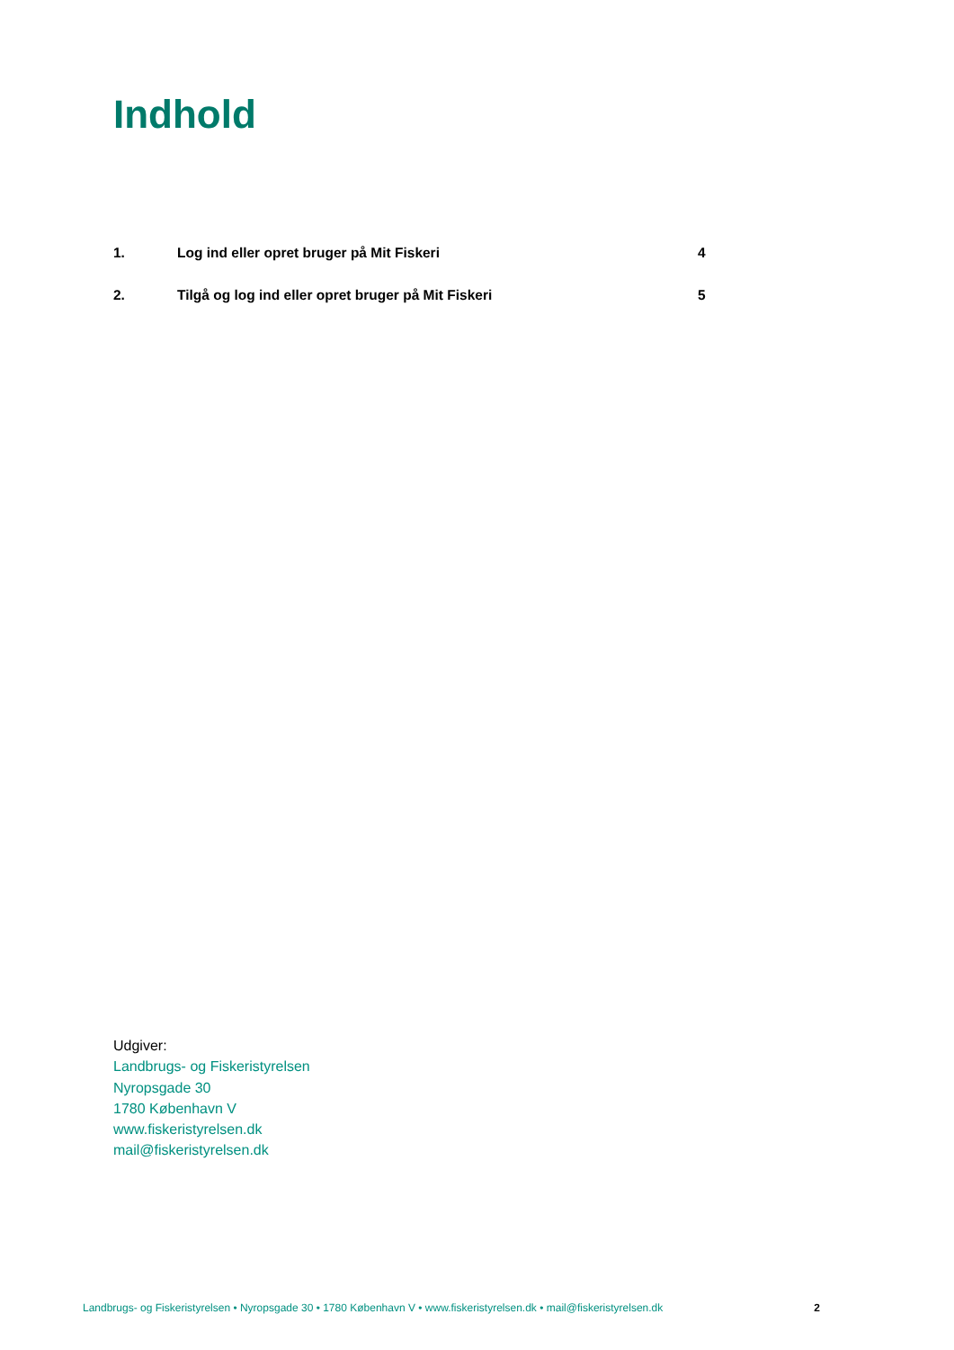Indhold
1. Log ind eller opret bruger på Mit Fiskeri 4
2. Tilgå og log ind eller opret bruger på Mit Fiskeri 5
Udgiver:
Landbrugs- og Fiskeristyrelsen
Nyropsgade 30
1780 København V
www.fiskeristyrelsen.dk
mail@fiskeristyrelsen.dk
Landbrugs- og Fiskeristyrelsen • Nyropsgade 30 • 1780 København V • www.fiskeristyrelsen.dk • mail@fiskeristyrelsen.dk 2